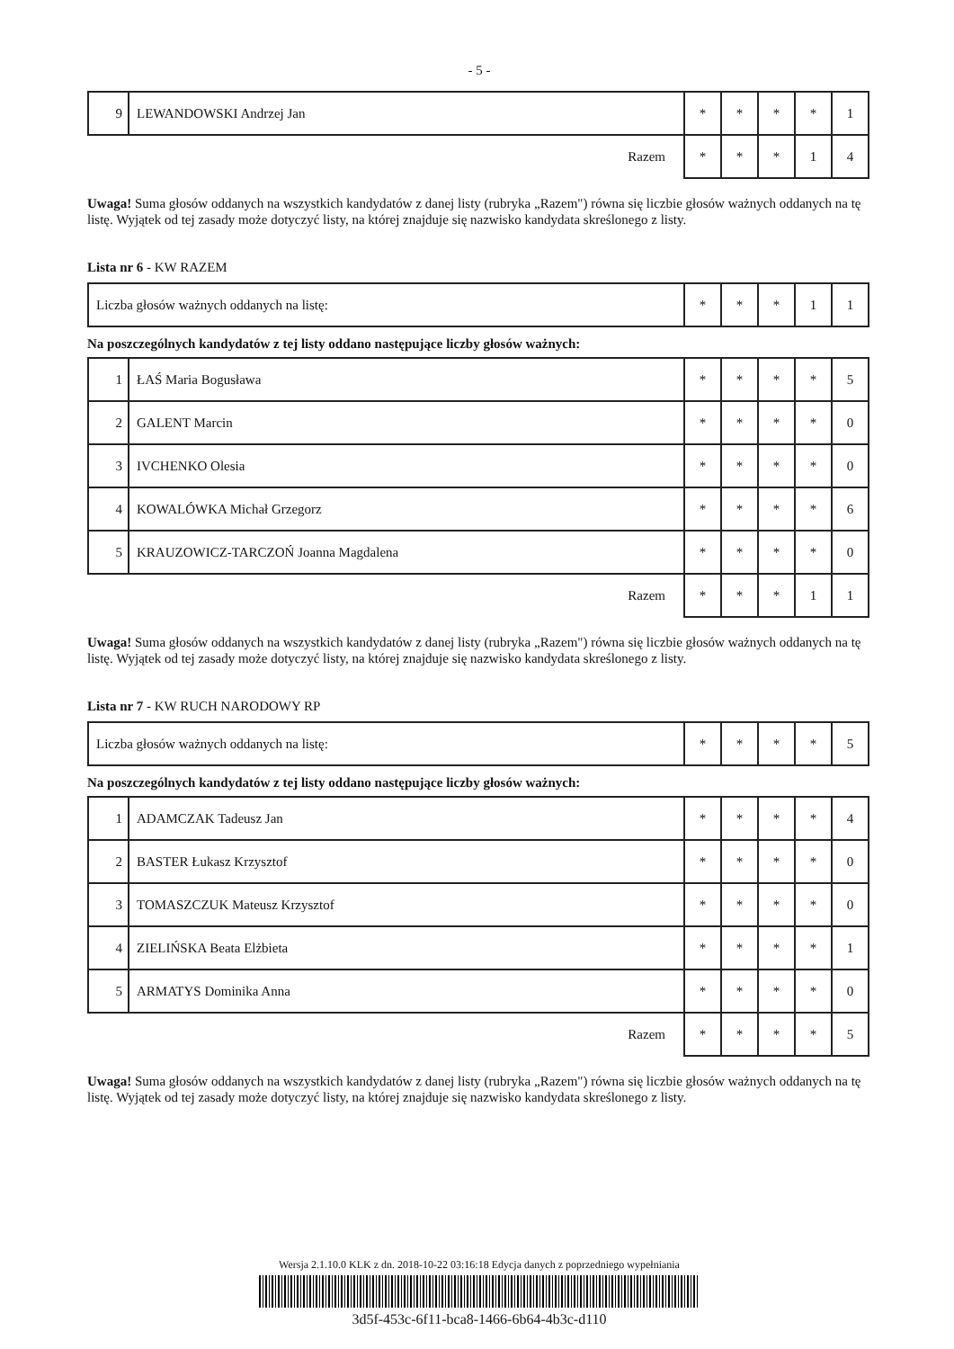- 5 -
| 9 | LEWANDOWSKI Andrzej Jan | * | * | * | * | 1 |
| Razem | | * | * | * | 1 | 4 |
Uwaga! Suma głosów oddanych na wszystkich kandydatów z danej listy (rubryka „Razem") równa się liczbie głosów ważnych oddanych na tę listę. Wyjątek od tej zasady może dotyczyć listy, na której znajduje się nazwisko kandydata skreślonego z listy.
Lista nr 6 - KW RAZEM
| Liczba głosów ważnych oddanych na listę: | * | * | * | 1 | 1 |
Na poszczególnych kandydatów z tej listy oddano następujące liczby głosów ważnych:
| 1 | ŁAŚ Maria Bogusława | * | * | * | * | 5 |
| 2 | GALENT Marcin | * | * | * | * | 0 |
| 3 | IVCHENKO Olesia | * | * | * | * | 0 |
| 4 | KOWALÓWKA Michał Grzegorz | * | * | * | * | 6 |
| 5 | KRAUZOWICZ-TARCZOŃ Joanna Magdalena | * | * | * | * | 0 |
| Razem | | * | * | * | 1 | 1 |
Uwaga! Suma głosów oddanych na wszystkich kandydatów z danej listy (rubryka „Razem") równa się liczbie głosów ważnych oddanych na tę listę. Wyjątek od tej zasady może dotyczyć listy, na której znajduje się nazwisko kandydata skreślonego z listy.
Lista nr 7 - KW RUCH NARODOWY RP
| Liczba głosów ważnych oddanych na listę: | * | * | * | * | 5 |
Na poszczególnych kandydatów z tej listy oddano następujące liczby głosów ważnych:
| 1 | ADAMCZAK Tadeusz Jan | * | * | * | * | 4 |
| 2 | BASTER Łukasz Krzysztof | * | * | * | * | 0 |
| 3 | TOMASZCZUK Mateusz Krzysztof | * | * | * | * | 0 |
| 4 | ZIELIŃSKA Beata Elżbieta | * | * | * | * | 1 |
| 5 | ARMATYS Dominika Anna | * | * | * | * | 0 |
| Razem | | * | * | * | * | 5 |
Uwaga! Suma głosów oddanych na wszystkich kandydatów z danej listy (rubryka „Razem") równa się liczbie głosów ważnych oddanych na tę listę. Wyjątek od tej zasady może dotyczyć listy, na której znajduje się nazwisko kandydata skreślonego z listy.
Wersja 2.1.10.0 KLK z dn. 2018-10-22 03:16:18 Edycja danych z poprzedniego wypełniania
3d5f-453c-6f11-bca8-1466-6b64-4b3c-d110